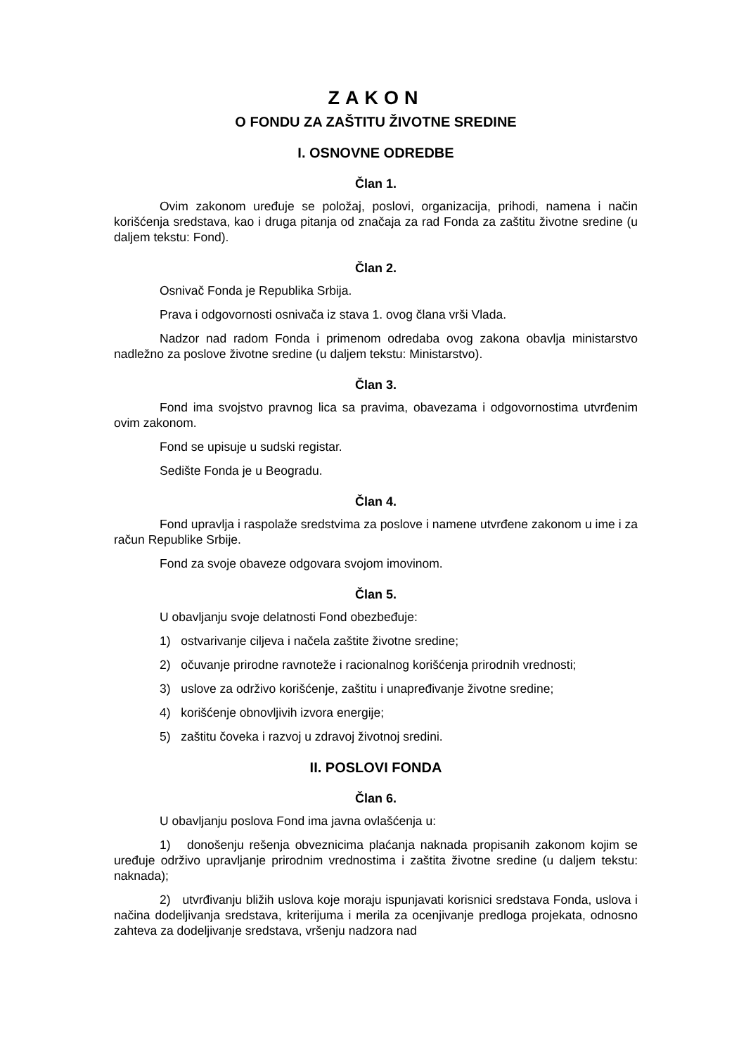ZAKON
O FONDU ZA ZAŠTITU ŽIVOTNE SREDINE
I. OSNOVNE ODREDBE
Član 1.
Ovim zakonom uređuje se položaj, poslovi, organizacija, prihodi, namena i način korišćenja sredstava, kao i druga pitanja od značaja za rad Fonda za zaštitu životne sredine (u daljem tekstu: Fond).
Član 2.
Osnivač Fonda je Republika Srbija.
Prava i odgovornosti osnivača iz stava 1. ovog člana vrši Vlada.
Nadzor nad radom Fonda i primenom odredaba ovog zakona obavlja ministarstvo nadležno za poslove životne sredine (u daljem tekstu: Ministarstvo).
Član 3.
Fond ima svojstvo pravnog lica sa pravima, obavezama i odgovornostima utvrđenim ovim zakonom.
Fond se upisuje u sudski registar.
Sedište Fonda je u Beogradu.
Član 4.
Fond upravlja i raspolaže sredstvima za poslove i namene utvrđene zakonom u ime i za račun Republike Srbije.
Fond za svoje obaveze odgovara svojom imovinom.
Član 5.
U obavljanju svoje delatnosti Fond obezbeđuje:
1) ostvarivanje ciljeva i načela zaštite životne sredine;
2) očuvanje prirodne ravnoteže i racionalnog korišćenja prirodnih vrednosti;
3) uslove za održivo korišćenje, zaštitu i unapređivanje životne sredine;
4) korišćenje obnovljivih izvora energije;
5) zaštitu čoveka i razvoj u zdravoj životnoj sredini.
II. POSLOVI FONDA
Član 6.
U obavljanju poslova Fond ima javna ovlašćenja u:
1) donošenju rešenja obveznicima plaćanja naknada propisanih zakonom kojim se uređuje održivo upravljanje prirodnim vrednostima i zaštita životne sredine (u daljem tekstu: naknada);
2) utvrđivanju bližih uslova koje moraju ispunjavati korisnici sredstava Fonda, uslova i načina dodeljivanja sredstava, kriterijuma i merila za ocenjivanje predloga projekata, odnosno zahteva za dodeljivanje sredstava, vršenju nadzora nad